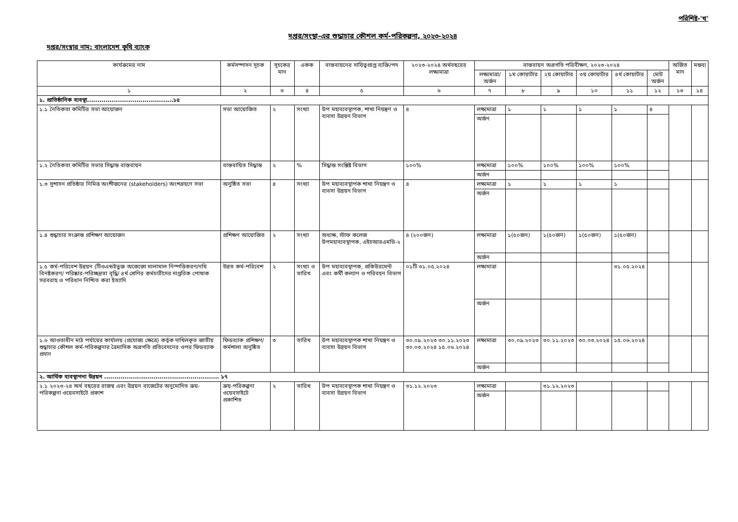পরিশিষ্ট-'খ'
দপ্তর/সংস্থা-এর শুদ্ধাচার কৌশল কর্ম-পরিকল্পনা, ২০২৩-২০২৪
দপ্তর/সংস্থার নাম: বাংলাদেশ কৃষি ব্যাংক
| কার্যক্রমের নাম | কর্মসম্পাদন সূচক | সূচকের মান | একক | বাস্তবায়নের দায়িত্বপ্রাপ্ত ব্যক্তি/পদ | ২০২৩-২০২৪ অর্থবছরের লক্ষ্যমাত্রা | বাস্তবায়ন অগ্রগতি পরিবীক্ষণ, ২০২৩-২০২৪ | | | | | | অর্জিত মান | মন্তব্য |
| --- | --- | --- | --- | --- | --- | --- | --- | --- | --- | --- | --- | --- | --- |
| | | | | | | লক্ষ্যমাত্রা/ অর্জন | ১ম কোয়ার্টার | ২য় কোয়ার্টার | ৩য় কোয়ার্টার | ৪র্থ কোয়ার্টার | মোট অর্জন | | |
| ১ | ২ | ৩ | ৪ | ৫ | ৬ | ৭ | ৮ | ৯ | ১০ | ১১ | ১২ | ১৩ | ১৪ |
| ১. প্রাতিষ্ঠানিক ব্যবস্থা..........................................১৫ | | | | | | | | | | | | | |
| ১.১ নৈতিকতা কমিটির সভা আয়োজন | সভা আয়োজিত | ২ | সংখ্যা | উপ মহাব্যবস্থাপক, শাখা নিয়ন্ত্রণ ও ব্যবসা উন্নয়ন বিভাগ | ৪ | লক্ষ্যমাত্রা | ১ | ১ | ১ | ১ | ৪ | | |
| | | | | | | অর্জন | | | | | | | |
| ১.২ নৈতিকতা কমিটির সভার সিদ্ধান্ত বাস্তবায়ন | বাস্তবায়িত সিদ্ধান্ত | ২ | % | সিদ্ধান্ত সংশ্লিষ্ট বিভাগ | ১০০% | লক্ষ্যমাত্রা | ১০০% | ১০০% | ১০০% | ১০০% | | | |
| | | | | | | অর্জন | | | | | | | |
| ১.৩ সুশাসন প্রতিষ্ঠার নিমিত্ত অংশীজনের (stakeholders) অংশগ্রহণে সভা | অনুষ্ঠিত সভা | ৪ | সংখ্যা | উপ মহাব্যবস্থাপক শাখা নিয়ন্ত্রণ ও ব্যবসা উন্নয়ন বিভাগ | ৪ | লক্ষ্যমাত্রা | ১ | ১ | ১ | ১ | | | |
| | | | | | | অর্জন | | | | | | | |
| ১.৪ শুদ্ধাচার সংক্রান্ত প্রশিক্ষণ আয়োজন | প্রশিক্ষণ আয়োজিত | ২ | সংখ্যা | অধ্যক্ষ, স্টাফ কলেজ উপমহাব্যবস্থাপক, এইচআরএমডি-২ | ৪ (২০০জন) | লক্ষ্যমাত্রা | ১(৫০জন) | ১(৫০জন) | ১(৫০জন) | ১(৫০জন) | | | |
| | | | | | | অর্জন | | | | | | | |
| ১.৫ কর্ম-পরিবেশ উন্নয়ন (টিওএন্ডইভুক্ত অকেজো মালামাল নিস্পত্তিকরণ/নথি বিনষ্টকরণ/ পরিষ্কার-পরিচ্ছন্নতা বৃদ্ধি/ ৪র্থ শ্রেণির কর্মচারীদের দাপ্তরিক পোষাক সরবরাহ ও পরিধান নিশ্চিত করা ইত্যাদি | উন্নত কর্ম-পরিবেশ | ২ | সংখ্যা ও তারিখ | উপ মহাব্যবস্থাপক, প্রকিউরমেন্ট এবং কর্মী কল্যাণ ও পরিবহন বিভাগ | ০১টি ৩১.০৫.২০২৪ | লক্ষ্যমাত্রা | | | | ৩১.০৫.২০২৪ | | | |
| | | | | | | অর্জন | | | | | | | |
| ১.৬ আওতাধীন মাঠ পর্যায়ের কার্যালয় (প্রযোজ্য ক্ষেত্রে) কর্তৃক দাখিলকৃত জাতীয় শুদ্ধাচার কৌশল কর্ম-পরিকল্পনার ত্রৈমাসিক অগ্রগতি প্রতিবেদনের ওপর ফিডব্যাক প্রদান | ফিডব্যাক প্রশিক্ষণ/কর্মশালা অনুষ্ঠিত | ৩ | তারিখ | উপ মহাব্যবস্থাপক শাখা নিয়ন্ত্রণ ও ব্যবসা উন্নয়ন বিভাগ | ৩০.০৯.২০২৩ ৩০.১১.২০২৩ ৩০.০৩.২০২৪ ১৫.০৬.২০২৪ | লক্ষ্যমাত্রা | ৩০.০৯.২০২৩ | ৩০.১১.২০২৩ | ৩০.০৩.২০২৪ | ১৫.০৬.২০২৪ | | | |
| | | | | | | অর্জন | | | | | | | |
| ২. আর্থিক ব্যবস্থাপনা উন্নয়ন ........................................................ ১৭ | | | | | | | | | | | | | |
| ২.১ ২০২৩-২৪ অর্থ বছরের রাজস্ব এবং উন্নয়ন বাজেটের অনুমোদিত ক্রয়-পরিকল্পনা ওয়েবসাইটে প্রকাশ | ক্রয়-পরিকল্পনা ওয়েবসাইটে প্রকাশিত | ২ | তারিখ | উপ মহাব্যবস্থাপক শাখা নিয়ন্ত্রণ ও ব্যবসা উন্নয়ন বিভাগ | ৩১.১২.২০২৩ | লক্ষ্যমাত্রা | | ৩১.১২.২০২৩ | | | | | |
| | | | | | | অর্জন | | | | | | | |